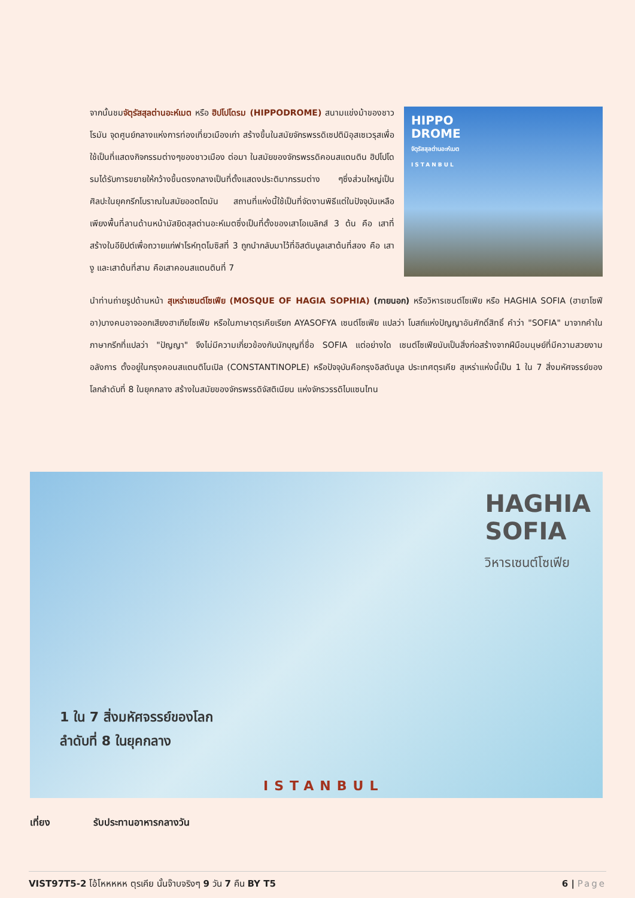HIPPO
DROME
จัตุรัสสุลต่านอะห์เมต
ISTANBUL
จากนั้นชมจัตุรัสสุลต่านอะห์เมต หรือ ฮิปโปโดรม (HIPPODROME) สนามแข่งม้าของชาวโรมัน จุดศูนย์กลางแห่งการท่องเที่ยวเมืองเก่า สร้างขึ้นในสมัยจักรพรรดิเซปติมิอุสเซเวรุสเพื่อใช้เป็นที่แสดงกิจกรรมต่างๆของชาวเมือง ต่อมา ในสมัยของจักรพรรดิคอนสแตนติน ฮิปโปโดรมได้รับการขยายให้กว้างขึ้นตรงกลางเป็นที่ตั้งแสดงประติมากรรมต่าง ๆซึ่งส่วนใหญ่เป็นศิลปะในยุคกรีกโบราณในสมัยออตโตมัน สถานที่แห่งนี้ใช้เป็นที่จัดงานพิธีแต่ในปัจจุบันเหลือเพียงพื้นที่ลานด้านหน้ามัสยิดสุลต่านอะห์เมตซึ่งเป็นที่ตั้งของเสาโอเบลิกส์ 3 ต้น คือ เสาที่สร้างในอียิปต์เพื่อถวายแก่ฟาโรห์ทุตโมซิสที่ 3 ถูกนำกลับมาไว้ที่อิสตันบูลเสาต้นที่สอง คือ เสางู และเสาต้นที่สาม คือเสาคอนสแตนตินที่ 7
นำท่านถ่ายรูปด้านหน้า สุเหร่าเซนต์โซเฟีย (MOSQUE OF HAGIA SOPHIA) (ภายนอก) หรือวิหารเซนต์โซเฟีย หรือ HAGHIA SOFIA (ฮายาโซฟีอา)บางคนอาจออกเสียงฮาเกียโซเฟีย หรือในภาษาตุรเคียเรียก AYASOFYA เซนต์โซเฟีย แปลว่า โบสถ์แห่งปัญญาอันศักดิ์สิทธิ์ คำว่า "SOFIA" มาจากคำในภาษากรีกที่แปลว่า "ปัญญา" จึงไม่มีความเกี่ยวข้องกับนักบุญที่ชื่อ SOFIA แต่อย่างใด เซนต์โซเฟียนับเป็นสิ่งก่อสร้างจากฝีมือมนุษย์ที่มีความสวยงามอลังการ ตั้งอยู่ในกรุงคอนสแตนติโนเปิล (CONSTANTINOPLE) หรือปัจจุบันคือกรุงอิสตันบูล ประเทศตุรเคีย สุเหร่าแห่งนี้เป็น 1 ใน 7 สิ่งมหัศจรรย์ของโลกลำดับที่ 8 ในยุคกลาง สร้างในสมัยของจักรพรรดิจัสติเนียน แห่งจักรวรรดิไบแซนไทน
HAGHIA
SOFIA
วิหารเซนต์โซเฟีย
1 ใน 7 สิ่งมหัศจรรย์ของโลก
ลำดับที่ 8 ในยุคกลาง
ISTANBUL
เที่ยง รับประทานอาหารกลางวัน
VIST97T5-2 โอ้โหหหหห ตุรเคีย นั้นจ๊าบจริงๆ 9 วัน 7 คืน BY T5
6 | Page